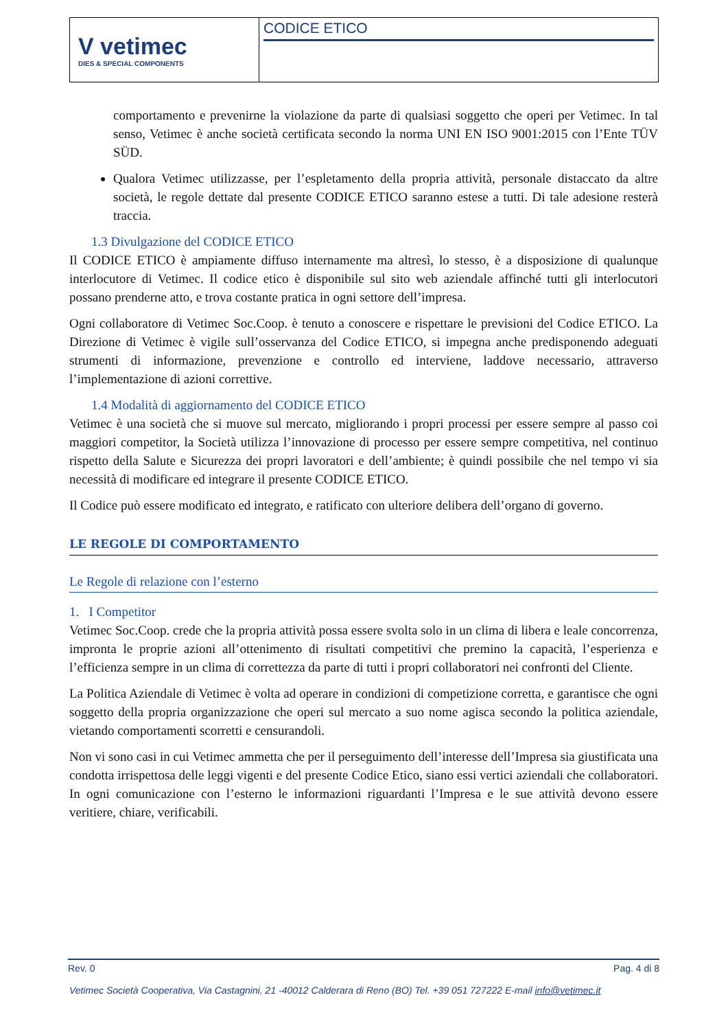V vetimec
DIES & SPECIAL COMPONENTS
CODICE ETICO
comportamento e prevenirne la violazione da parte di qualsiasi soggetto che operi per Vetimec. In tal senso, Vetimec è anche società certificata secondo la norma UNI EN ISO 9001:2015 con l’Ente TÜV SÜD.
Qualora Vetimec utilizzasse, per l’espletamento della propria attività, personale distaccato da altre società, le regole dettate dal presente CODICE ETICO saranno estese a tutti. Di tale adesione resterà traccia.
1.3 Divulgazione del CODICE ETICO
Il CODICE ETICO è ampiamente diffuso internamente ma altresì, lo stesso, è a disposizione di qualunque interlocutore di Vetimec. Il codice etico è disponibile sul sito web aziendale affinché tutti gli interlocutori possano prenderne atto, e trova costante pratica in ogni settore dell’impresa.
Ogni collaboratore di Vetimec Soc.Coop. è tenuto a conoscere e rispettare le previsioni del Codice ETICO. La Direzione di Vetimec è vigile sull’osservanza del Codice ETICO, si impegna anche predisponendo adeguati strumenti di informazione, prevenzione e controllo ed interviene, laddove necessario, attraverso l’implementazione di azioni correttive.
1.4 Modalità di aggiornamento del CODICE ETICO
Vetimec è una società che si muove sul mercato, migliorando i propri processi per essere sempre al passo coi maggiori competitor, la Società utilizza l’innovazione di processo per essere sempre competitiva, nel continuo rispetto della Salute e Sicurezza dei propri lavoratori e dell’ambiente; è quindi possibile che nel tempo vi sia necessità di modificare ed integrare il presente CODICE ETICO.
Il Codice può essere modificato ed integrato, e ratificato con ulteriore delibera dell’organo di governo.
LE REGOLE DI COMPORTAMENTO
Le Regole di relazione con l’esterno
1. I Competitor
Vetimec Soc.Coop. crede che la propria attività possa essere svolta solo in un clima di libera e leale concorrenza, impronta le proprie azioni all’ottenimento di risultati competitivi che premino la capacità, l’esperienza e l’efficienza sempre in un clima di correttezza da parte di tutti i propri collaboratori nei confronti del Cliente.
La Politica Aziendale di Vetimec è volta ad operare in condizioni di competizione corretta, e garantisce che ogni soggetto della propria organizzazione che operi sul mercato a suo nome agisca secondo la politica aziendale, vietando comportamenti scorretti e censurandoli.
Non vi sono casi in cui Vetimec ammetta che per il perseguimento dell’interesse dell’Impresa sia giustificata una condotta irrispettosa delle leggi vigenti e del presente Codice Etico, siano essi vertici aziendali che collaboratori. In ogni comunicazione con l’esterno le informazioni riguardanti l’Impresa e le sue attività devono essere veritiere, chiare, verificabili.
Rev. 0 Pag. 4 di 8
Vetimec Società Cooperativa, Via Castagnini, 21 -40012 Calderara di Reno (BO) Tel. +39 051 727222 E-mail info@vetimec.it